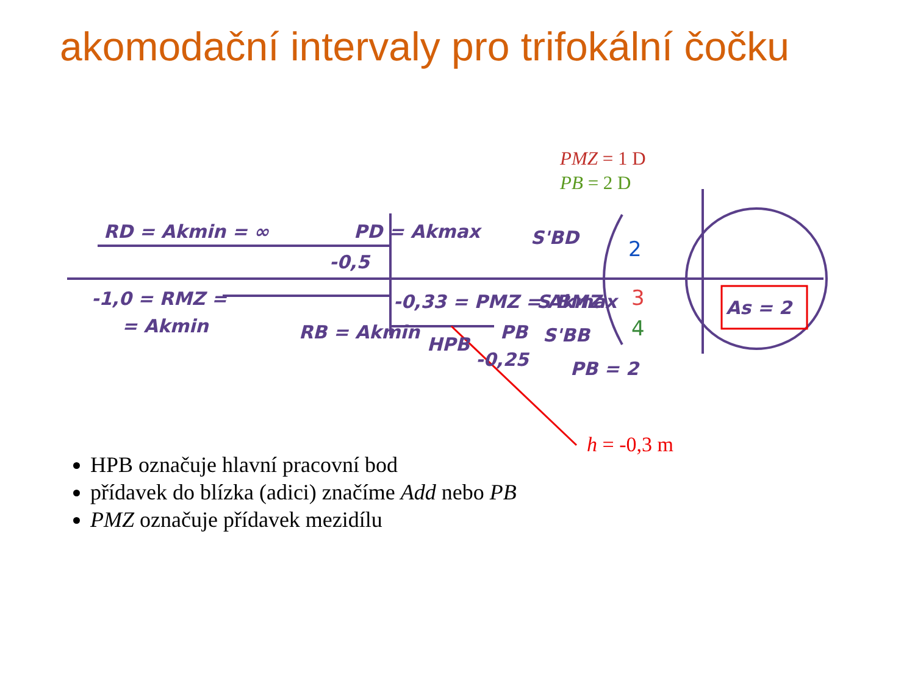akomodační intervaly pro trifokální čočku
RD = Akmin = ∞
PD = Akmax
-1,0 = RMZ =
= Akmin
-0,5
-0,33 = PMZ = Akmax
RB = Akmin
HPB
-0,25
PB
S'BD
S'BMZ
S'BB
PB = 2
As = 2
2
3
4
PMZ = 1 D
PB = 2 D
h = -0,3 m
HPB označuje hlavní pracovní bod
přídavek do blízka (adici) značíme Add nebo PB
PMZ označuje přídavek mezidílu